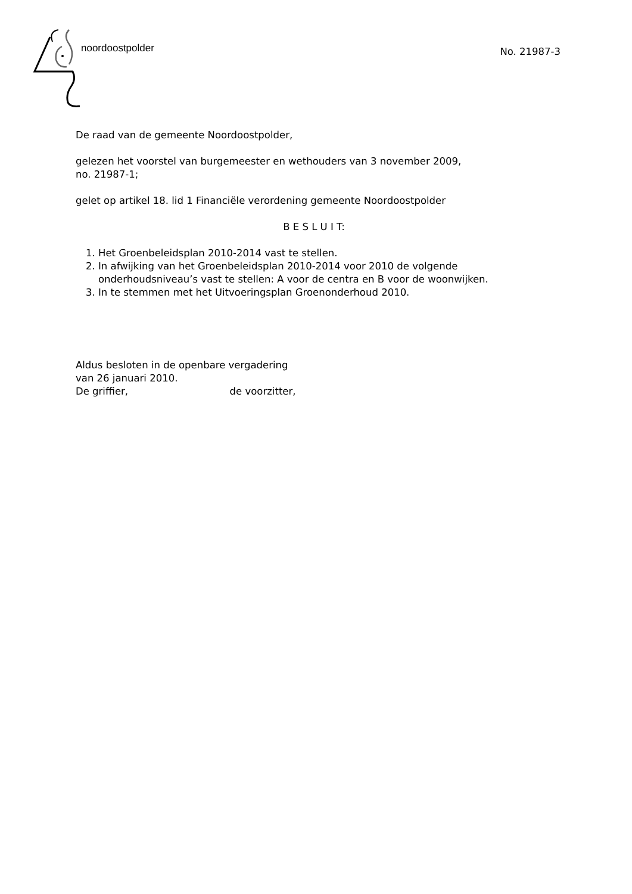noordoostpolder
No. 21987-3
De raad van de gemeente Noordoostpolder,
gelezen het voorstel van burgemeester en wethouders van 3 november 2009,
no. 21987-1;
gelet op artikel 18. lid 1 Financiële verordening gemeente Noordoostpolder
B E S L U I T:
1. Het Groenbeleidsplan 2010-2014 vast te stellen.
2. In afwijking van het Groenbeleidsplan 2010-2014 voor 2010 de volgende onderhoudsniveau’s vast te stellen: A voor de centra en B voor de woonwijken.
3. In te stemmen met het Uitvoeringsplan Groenonderhoud 2010.
Aldus besloten in de openbare vergadering
van 26 januari 2010.
De griffier, de voorzitter,